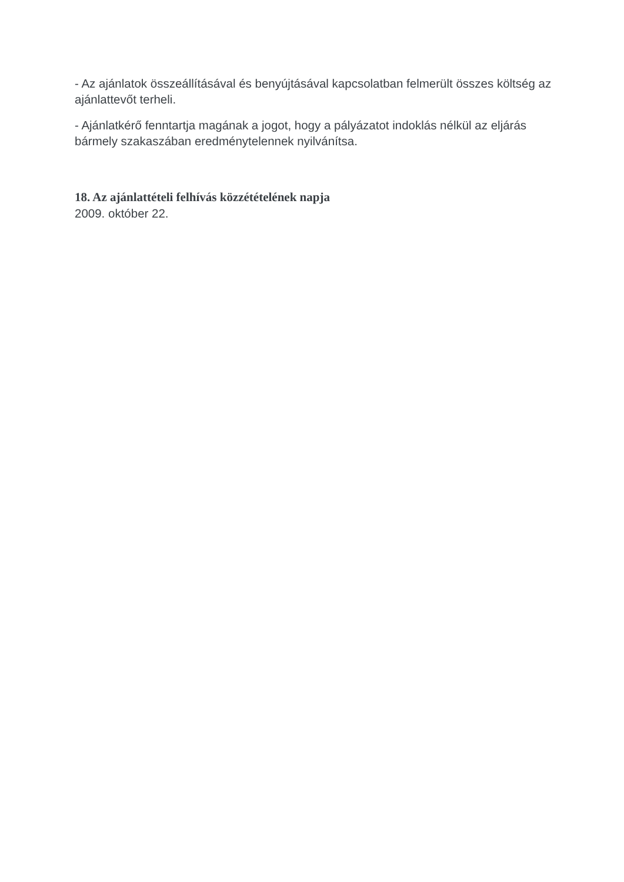- Az ajánlatok összeállításával és benyújtásával kapcsolatban felmerült összes költség az ajánlattevőt terheli.
- Ajánlatkérő fenntartja magának a jogot, hogy a pályázatot indoklás nélkül az eljárás bármely szakaszában eredménytelennek nyilvánítsa.
18. Az ajánlattételi felhívás közzétételének napja
2009. október 22.